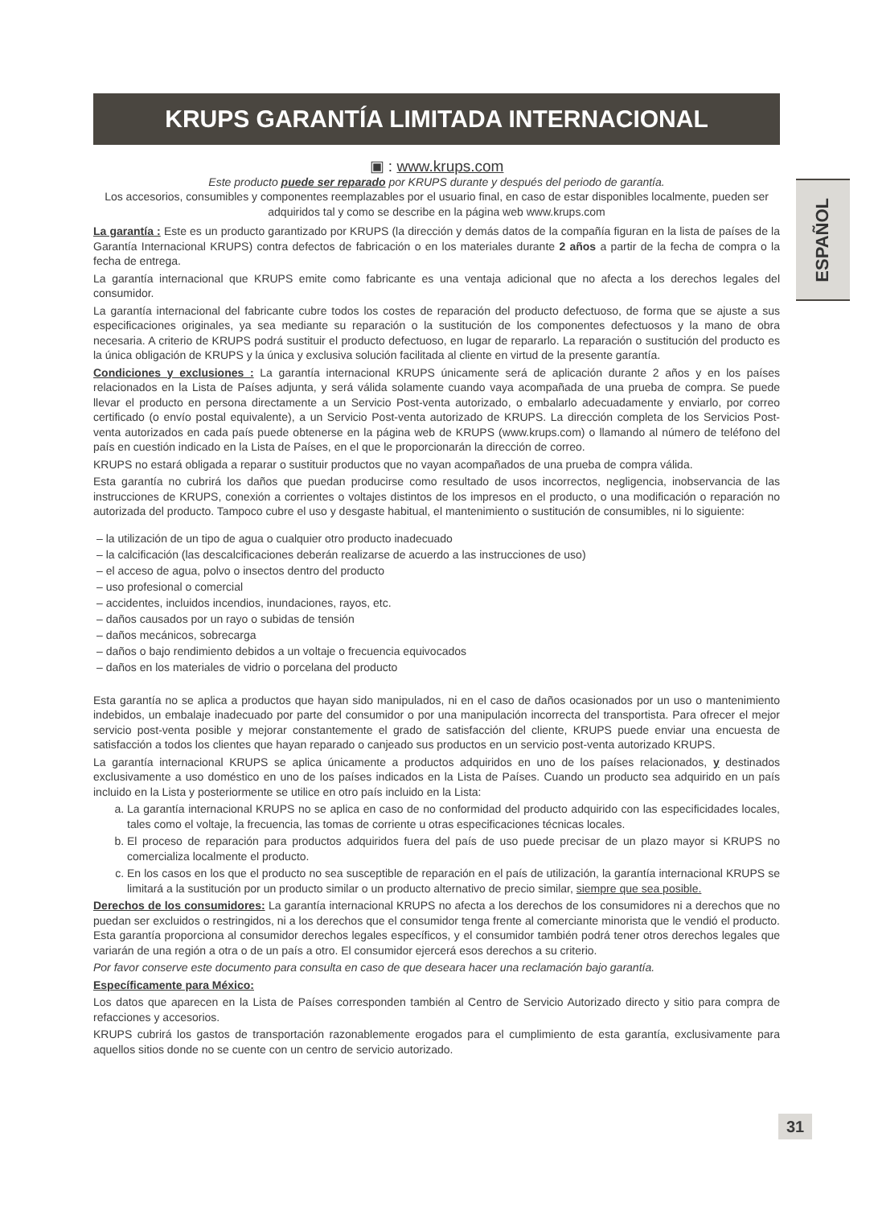ESPAÑOL
KRUPS GARANTÍA LIMITADA INTERNACIONAL
▣ : www.krups.com
Este producto puede ser reparado por KRUPS durante y después del periodo de garantía.
Los accesorios, consumibles y componentes reemplazables por el usuario final, en caso de estar disponibles localmente, pueden ser adquiridos tal y como se describe en la página web www.krups.com
La garantía : Este es un producto garantizado por KRUPS (la dirección y demás datos de la compañía figuran en la lista de países de la Garantía Internacional KRUPS) contra defectos de fabricación o en los materiales durante 2 años a partir de la fecha de compra o la fecha de entrega.
La garantía internacional que KRUPS emite como fabricante es una ventaja adicional que no afecta a los derechos legales del consumidor.
La garantía internacional del fabricante cubre todos los costes de reparación del producto defectuoso, de forma que se ajuste a sus especificaciones originales, ya sea mediante su reparación o la sustitución de los componentes defectuosos y la mano de obra necesaria. A criterio de KRUPS podrá sustituir el producto defectuoso, en lugar de repararlo. La reparación o sustitución del producto es la única obligación de KRUPS y la única y exclusiva solución facilitada al cliente en virtud de la presente garantía.
Condiciones y exclusiones : La garantía internacional KRUPS únicamente será de aplicación durante 2 años y en los países relacionados en la Lista de Países adjunta, y será válida solamente cuando vaya acompañada de una prueba de compra. Se puede llevar el producto en persona directamente a un Servicio Post-venta autorizado, o embalarlo adecuadamente y enviarlo, por correo certificado (o envío postal equivalente), a un Servicio Post-venta autorizado de KRUPS. La dirección completa de los Servicios Post-venta autorizados en cada país puede obtenerse en la página web de KRUPS (www.krups.com) o llamando al número de teléfono del país en cuestión indicado en la Lista de Países, en el que le proporcionarán la dirección de correo.
KRUPS no estará obligada a reparar o sustituir productos que no vayan acompañados de una prueba de compra válida.
Esta garantía no cubrirá los daños que puedan producirse como resultado de usos incorrectos, negligencia, inobservancia de las instrucciones de KRUPS, conexión a corrientes o voltajes distintos de los impresos en el producto, o una modificación o reparación no autorizada del producto. Tampoco cubre el uso y desgaste habitual, el mantenimiento o sustitución de consumibles, ni lo siguiente:
– la utilización de un tipo de agua o cualquier otro producto inadecuado
– la calcificación (las descalcificaciones deberán realizarse de acuerdo a las instrucciones de uso)
– el acceso de agua, polvo o insectos dentro del producto
– uso profesional o comercial
– accidentes, incluidos incendios, inundaciones, rayos, etc.
– daños causados por un rayo o subidas de tensión
– daños mecánicos, sobrecarga
– daños o bajo rendimiento debidos a un voltaje o frecuencia equivocados
– daños en los materiales de vidrio o porcelana del producto
Esta garantía no se aplica a productos que hayan sido manipulados, ni en el caso de daños ocasionados por un uso o mantenimiento indebidos, un embalaje inadecuado por parte del consumidor o por una manipulación incorrecta del transportista. Para ofrecer el mejor servicio post-venta posible y mejorar constantemente el grado de satisfacción del cliente, KRUPS puede enviar una encuesta de satisfacción a todos los clientes que hayan reparado o canjeado sus productos en un servicio post-venta autorizado KRUPS.
La garantía internacional KRUPS se aplica únicamente a productos adquiridos en uno de los países relacionados, y destinados exclusivamente a uso doméstico en uno de los países indicados en la Lista de Países. Cuando un producto sea adquirido en un país incluido en la Lista y posteriormente se utilice en otro país incluido en la Lista:
a. La garantía internacional KRUPS no se aplica en caso de no conformidad del producto adquirido con las especificidades locales, tales como el voltaje, la frecuencia, las tomas de corriente u otras especificaciones técnicas locales.
b. El proceso de reparación para productos adquiridos fuera del país de uso puede precisar de un plazo mayor si KRUPS no comercializa localmente el producto.
c. En los casos en los que el producto no sea susceptible de reparación en el país de utilización, la garantía internacional KRUPS se limitará a la sustitución por un producto similar o un producto alternativo de precio similar, siempre que sea posible.
Derechos de los consumidores: La garantía internacional KRUPS no afecta a los derechos de los consumidores ni a derechos que no puedan ser excluidos o restringidos, ni a los derechos que el consumidor tenga frente al comerciante minorista que le vendió el producto. Esta garantía proporciona al consumidor derechos legales específicos, y el consumidor también podrá tener otros derechos legales que variarán de una región a otra o de un país a otro. El consumidor ejercerá esos derechos a su criterio.
Por favor conserve este documento para consulta en caso de que deseara hacer una reclamación bajo garantía.
Específicamente para México:
Los datos que aparecen en la Lista de Países corresponden también al Centro de Servicio Autorizado directo y sitio para compra de refacciones y accesorios.
KRUPS cubrirá los gastos de transportación razonablemente erogados para el cumplimiento de esta garantía, exclusivamente para aquellos sitios donde no se cuente con un centro de servicio autorizado.
31